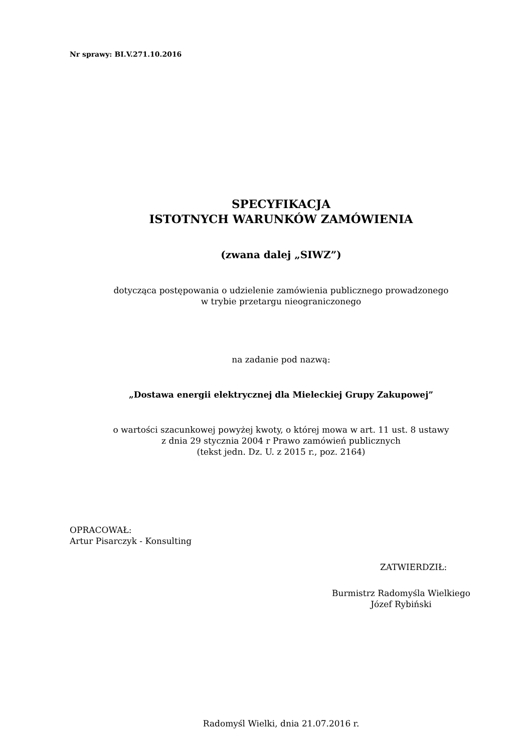Nr sprawy: BI.V.271.10.2016
SPECYFIKACJA
ISTOTNYCH WARUNKÓW ZAMÓWIENIA
(zwana dalej „SIWZ”)
dotycząca postępowania o udzielenie zamówienia publicznego prowadzonego
w trybie przetargu nieograniczonego
na zadanie pod nazwą:
„Dostawa energii elektrycznej dla Mieleckiej Grupy Zakupowej”
o wartości szacunkowej powyżej kwoty, o której mowa w art. 11 ust. 8 ustawy
z dnia 29 stycznia 2004 r Prawo zamówień publicznych
(tekst jedn. Dz. U. z 2015 r., poz. 2164)
OPRACOWAŁ:
Artur Pisarczyk - Konsulting
ZATWIERDZIŁ:
Burmistrz Radomyśla Wielkiego
Józef Rybiński
Radomyśl Wielki, dnia 21.07.2016 r.